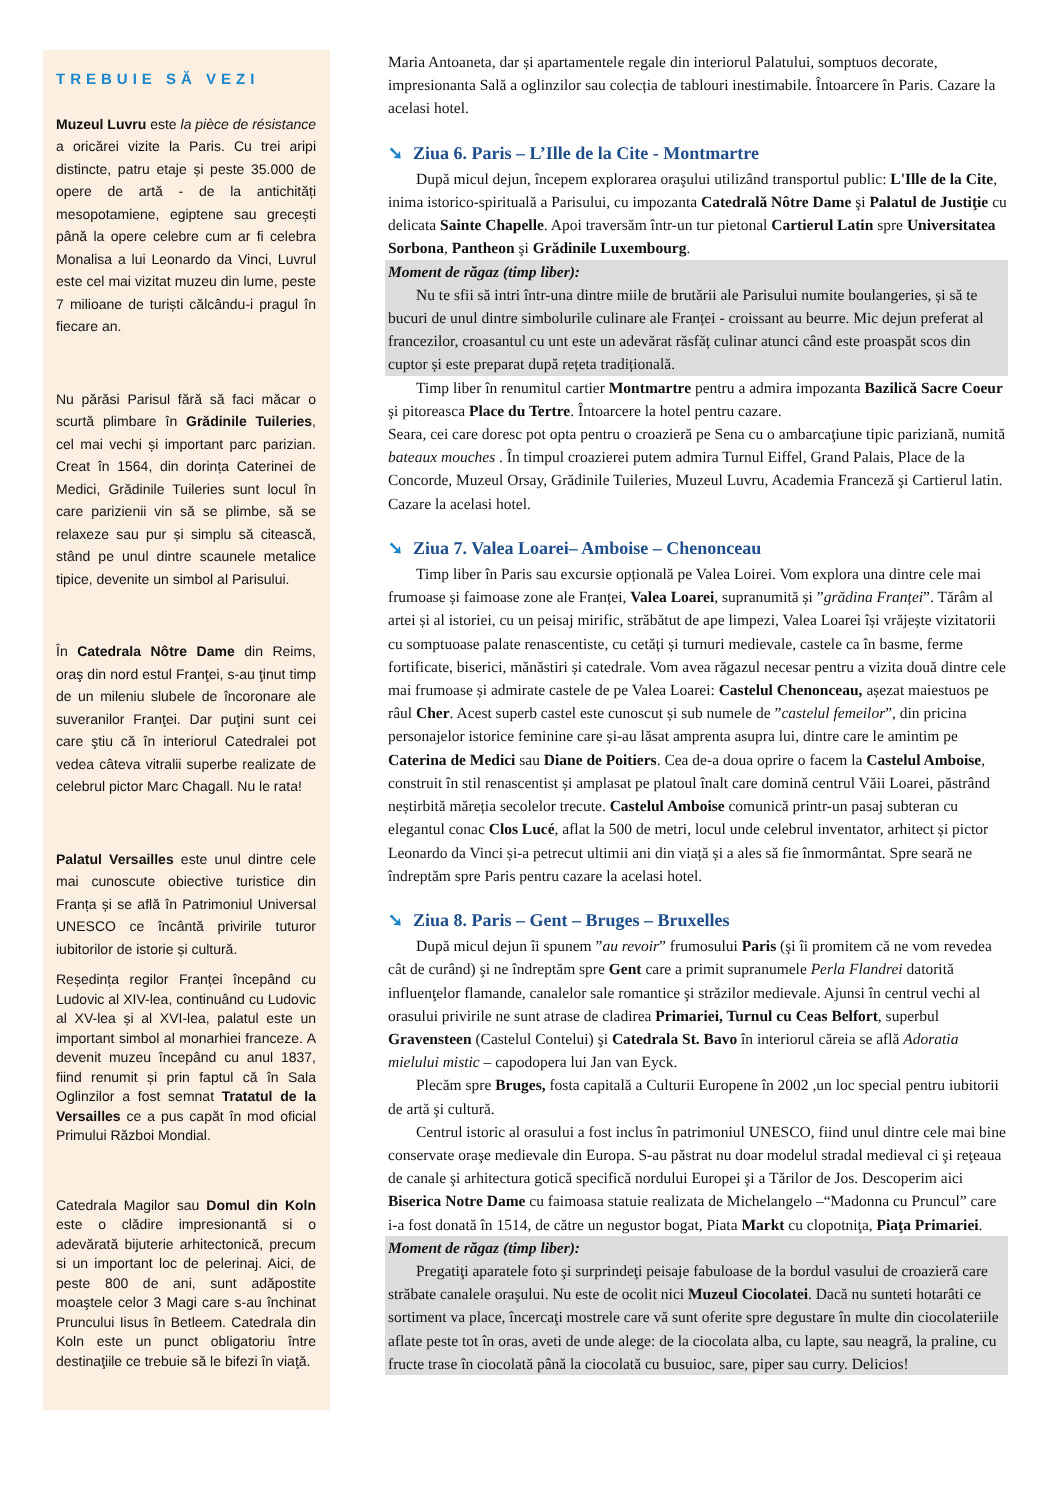TREBUIE SĂ VEZI
Muzeul Luvru este la pièce de résistance a oricărei vizite la Paris. Cu trei aripi distincte, patru etaje și peste 35.000 de opere de artă - de la antichități mesopotamiene, egiptene sau grecești până la opere celebre cum ar fi celebra Monalisa a lui Leonardo da Vinci, Luvrul este cel mai vizitat muzeu din lume, peste 7 milioane de turiști călcându-i pragul în fiecare an.
Nu părăsi Parisul fără să faci măcar o scurtă plimbare în Grădinile Tuileries, cel mai vechi și important parc parizian. Creat în 1564, din dorința Caterinei de Medici, Grădinile Tuileries sunt locul în care parizienii vin să se plimbe, să se relaxeze sau pur și simplu să citească, stând pe unul dintre scaunele metalice tipice, devenite un simbol al Parisului.
În Catedrala Nôtre Dame din Reims, oraş din nord estul Franţei, s-au ţinut timp de un mileniu slubele de încoronare ale suveranilor Franţei. Dar puţini sunt cei care ştiu că în interiorul Catedralei pot vedea câteva vitralii superbe realizate de celebrul pictor Marc Chagall. Nu le rata!
Palatul Versailles este unul dintre cele mai cunoscute obiective turistice din Franța și se află în Patrimoniul Universal UNESCO ce încântă privirile tuturor iubitorilor de istorie și cultură.
Reședința regilor Franței începând cu Ludovic al XIV-lea, continuând cu Ludovic al XV-lea și al XVI-lea, palatul este un important simbol al monarhiei franceze. A devenit muzeu începând cu anul 1837, fiind renumit și prin faptul că în Sala Oglinzilor a fost semnat Tratatul de la Versailles ce a pus capăt în mod oficial Primului Război Mondial.
Catedrala Magilor sau Domul din Koln este o clădire impresionantă si o adevărată bijuterie arhitectonică, precum si un important loc de pelerinaj. Aici, de peste 800 de ani, sunt adăpostite moaştele celor 3 Magi care s-au închinat Pruncului Iisus în Betleem. Catedrala din Koln este un punct obligatoriu între destinaţiile ce trebuie să le bifezi în viaţă.
Maria Antoaneta, dar și apartamentele regale din interiorul Palatului, somptuos decorate, impresionanta Sală a oglinzilor sau colecția de tablouri inestimabile. Întoarcere în Paris. Cazare la acelasi hotel.
➘ Ziua 6. Paris – L’Ille de la Cite - Montmartre
După micul dejun, începem explorarea oraşului utilizând transportul public: L'Ille de la Cite, inima istorico-spirituală a Parisului, cu impozanta Catedrală Nôtre Dame şi Palatul de Justiţie cu delicata Sainte Chapelle. Apoi traversăm într-un tur pietonal Cartierul Latin spre Universitatea Sorbona, Pantheon şi Grădinile Luxembourg.
Moment de răgaz (timp liber):
Nu te sfii să intri într-una dintre miile de brutării ale Parisului numite boulangeries, și să te bucuri de unul dintre simbolurile culinare ale Franței - croissant au beurre. Mic dejun preferat al francezilor, croasantul cu unt este un adevărat răsfăț culinar atunci când este proaspăt scos din cuptor și este preparat după rețeta tradițională.
Timp liber în renumitul cartier Montmartre pentru a admira impozanta Bazilică Sacre Coeur şi pitoreasca Place du Tertre. Întoarcere la hotel pentru cazare.
Seara, cei care doresc pot opta pentru o croazieră pe Sena cu o ambarcaţiune tipic pariziană, numită bateaux mouches . În timpul croazierei putem admira Turnul Eiffel, Grand Palais, Place de la Concorde, Muzeul Orsay, Grădinile Tuileries, Muzeul Luvru, Academia Franceză şi Cartierul latin. Cazare la acelasi hotel.
➘ Ziua 7. Valea Loarei– Amboise – Chenonceau
Timp liber în Paris sau excursie opțională pe Valea Loirei. Vom explora una dintre cele mai frumoase și faimoase zone ale Franței, Valea Loarei, supranumită și ”grădina Franței”. Tărâm al artei și al istoriei, cu un peisaj mirific, străbătut de ape limpezi, Valea Loarei își vrăjește vizitatorii cu somptuoase palate renascentiste, cu cetăți și turnuri medievale, castele ca în basme, ferme fortificate, biserici, mănăstiri și catedrale. Vom avea răgazul necesar pentru a vizita două dintre cele mai frumoase și admirate castele de pe Valea Loarei: Castelul Chenonceau, așezat maiestuos pe râul Cher. Acest superb castel este cunoscut și sub numele de ”castelul femeilor”, din pricina personajelor istorice feminine care și-au lăsat amprenta asupra lui, dintre care le amintim pe Caterina de Medici sau Diane de Poitiers. Cea de-a doua oprire o facem la Castelul Amboise, construit în stil renascentist și amplasat pe platoul înalt care domină centrul Văii Loarei, păstrând neștirbită măreția secolelor trecute. Castelul Amboise comunică printr-un pasaj subteran cu elegantul conac Clos Lucé, aflat la 500 de metri, locul unde celebrul inventator, arhitect și pictor Leonardo da Vinci și-a petrecut ultimii ani din viață și a ales să fie înmormântat. Spre seară ne îndreptăm spre Paris pentru cazare la acelasi hotel.
➘ Ziua 8. Paris – Gent – Bruges – Bruxelles
După micul dejun îi spunem ”au revoir” frumosului Paris (şi îi promitem că ne vom revedea cât de curând) şi ne îndreptăm spre Gent care a primit supranumele Perla Flandrei datorită influenţelor flamande, canalelor sale romantice şi străzilor medievale. Ajunsi în centrul vechi al orasului privirile ne sunt atrase de cladirea Primariei, Turnul cu Ceas Belfort, superbul Gravensteen (Castelul Contelui) şi Catedrala St. Bavo în interiorul căreia se află Adoratia mielului mistic – capodopera lui Jan van Eyck.
Plecăm spre Bruges, fosta capitală a Culturii Europene în 2002 ,un loc special pentru iubitorii de artă şi cultură.
Centrul istoric al orasului a fost inclus în patrimoniul UNESCO, fiind unul dintre cele mai bine conservate oraşe medievale din Europa. S-au păstrat nu doar modelul stradal medieval ci şi reţeaua de canale şi arhitectura gotică specifică nordului Europei şi a Tărilor de Jos. Descoperim aici Biserica Notre Dame cu faimoasa statuie realizata de Michelangelo –“Madonna cu Pruncul” care i-a fost donată în 1514, de către un negustor bogat, Piata Markt cu clopotniţa, Piaţa Primariei.
Moment de răgaz (timp liber):
Pregatiţi aparatele foto şi surprindeţi peisaje fabuloase de la bordul vasului de croazieră care străbate canalele oraşului. Nu este de ocolit nici Muzeul Ciocolatei. Dacă nu sunteti hotarâti ce sortiment va place, încercaţi mostrele care vă sunt oferite spre degustare în multe din ciocolateriile aflate peste tot în oras, aveti de unde alege: de la ciocolata alba, cu lapte, sau neagră, la praline, cu fructe trase în ciocolată până la ciocolată cu busuioc, sare, piper sau curry. Delicios!